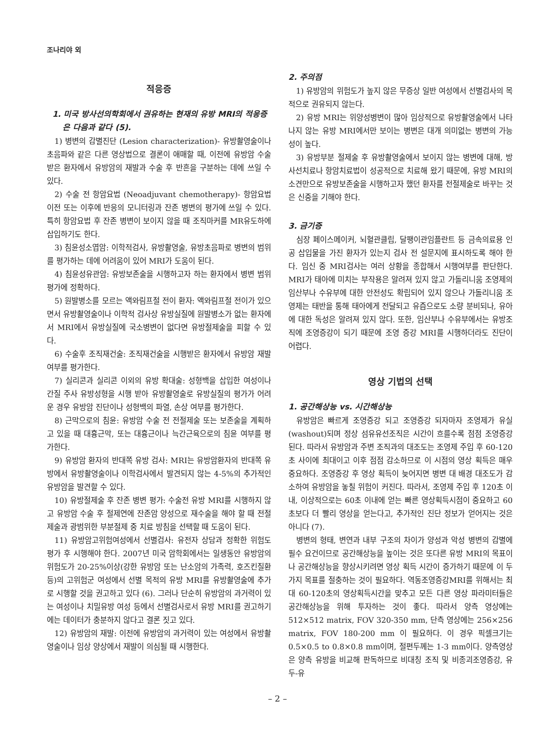조나리야 외
적응증
1. 미국 방사선의학회에서 권유하는 현재의 유방 MRI의 적응증은 다음과 같다 (5).
1) 병변의 감별진단 (Lesion characterization)- 유방촬영술이나 초음파와 같은 다른 영상법으로 결론이 애매할 때, 이전에 유방암 수술 받은 환자에서 유방암의 재발과 수술 후 반흔을 구분하는 데에 쓰일 수 있다.
2) 수술 전 항암요법 (Neoadjuvant chemotherapy)- 항암요법 이전 또는 이후에 반응의 모니터링과 잔존 병변의 평가에 쓰일 수 있다. 특히 항암요법 후 잔존 병변이 보이지 않을 때 조직마커를 MR유도하에 삽입하기도 한다.
3) 침윤성소엽암: 이학적검사, 유방촬영술, 유방초음파로 병변의 범위를 평가하는 데에 어려움이 있어 MRI가 도움이 된다.
4) 침윤성유관암: 유방보존술을 시행하고자 하는 환자에서 병변 범위 평가에 정확하다.
5) 원발병소를 모르는 액와림프절 전이 환자: 액와림프절 전이가 있으면서 유방촬영술이나 이학적 검사상 유방실질에 원발병소가 없는 환자에서 MRI에서 유방실질에 국소병변이 없다면 유방절제술을 피할 수 있다.
6) 수술후 조직재건술: 조직재건술을 시행받은 환자에서 유방암 재발 여부를 평가한다.
7) 실리콘과 실리콘 이외의 유방 확대술: 성형백을 삽입한 여성이나 간질 주사 유방성형을 시행 받아 유방촬영술로 유방실질의 평가가 어려운 경우 유방암 진단이나 성형백의 파열, 손상 여부를 평가한다.
8) 근막으로의 침윤: 유방암 수술 전 전절제술 또는 보존술을 계획하고 있을 때 대흉근막, 또는 대흉근이나 늑간근육으로의 침윤 여부를 평가한다.
9) 유방암 환자의 반대쪽 유방 검사: MRI는 유방암환자의 반대쪽 유방에서 유방촬영술이나 이학검사에서 발견되지 않는 4-5%의 추가적인 유방암을 발견할 수 있다.
10) 유방절제술 후 잔존 병변 평가: 수술전 유방 MRI를 시행하지 않고 유방암 수술 후 절제연에 잔존암 양성으로 재수술을 해야 할 때 전절제술과 광범위한 부분절제 중 치료 방침을 선택할 때 도움이 된다.
11) 유방암고위험여성에서 선별검사: 유전자 상담과 정확한 위험도 평가 후 시행해야 한다. 2007년 미국 암학회에서는 일생동안 유방암의 위험도가 20-25%이상(강한 유방암 또는 난소암의 가족력, 호즈킨질환 등)의 고위험군 여성에서 선별 목적의 유방 MRI를 유방촬영술에 추가로 시행할 것을 권고하고 있다 (6). 그러나 단순히 유방암의 과거력이 있는 여성이나 치밀유방 여성 등에서 선별검사로서 유방 MRI를 권고하기에는 데이터가 충분하지 않다고 결론 짓고 있다.
12) 유방암의 재발: 이전에 유방암의 과거력이 있는 여성에서 유방촬영술이나 임상 양상에서 재발이 의심될 때 시행한다.
2. 주의점
1) 유방암의 위험도가 높지 않은 무증상 일반 여성에서 선별검사의 목적으로 권유되지 않는다.
2) 유방 MRI는 위양성병변이 많아 임상적으로 유방촬영술에서 나타나지 않는 유방 MRI에서만 보이는 병변은 대개 의미없는 병변의 가능성이 높다.
3) 유방부분 절제술 후 유방촬영술에서 보이지 않는 병변에 대해, 방사선치료나 항암치료법이 성공적으로 치료해 왔기 때문에, 유방 MRI의 소견만으로 유방보존술을 시행하고자 했던 환자를 전절제술로 바꾸는 것은 신중을 기해야 한다.
3. 금기증
심장 페이스메이커, 뇌혈관클립, 달팽이관임플란트 등 금속의료용 인공 삽입물을 가진 환자가 있는지 검사 전 설문지에 표시하도록 해야 한다. 임신 중 MRI검사는 여러 상황을 종합해서 시행여부를 판단한다. MRI가 태아에 미치는 부작용은 알려져 있지 않고 가돌리니움 조영제의 임산부나 수유부에 대한 안전성도 확립되어 있지 않으나 가돌리니움 조영제는 태반을 통해 태아에게 전달되고 유즙으로도 소량 분비되나, 유아에 대한 독성은 알려져 있지 않다. 또한, 임산부나 수유부에서는 유방조직에 조영증강이 되기 때문에 조영 증강 MRI를 시행하더라도 진단이 어렵다.
영상 기법의 선택
1. 공간해상능 vs. 시간해상능
유방암은 빠르게 조영증강 되고 조영증강 되자마자 조영제가 유실 (washout)되며 정상 섬유유선조직은 시간이 흐를수록 점점 조영증강된다. 따라서 유방암과 주변 조직과의 대조도는 조영제 주입 후 60-120초 사이에 최대이고 이후 점점 감소하므로 이 시점의 영상 획득은 매우 중요하다. 조영증강 후 영상 획득이 늦어지면 병변 대 배경 대조도가 감소하여 유방암을 놓칠 위험이 커진다. 따라서, 조영제 주입 후 120초 이내, 이상적으로는 60초 이내에 얻는 빠른 영상획득시점이 중요하고 60초보다 더 빨리 영상을 얻는다고, 추가적인 진단 정보가 얻어지는 것은 아니다 (7).
병변의 형태, 변연과 내부 구조의 차이가 양성과 악성 병변의 감별에 필수 요건이므로 공간해상능을 높이는 것은 또다른 유방 MRI의 목표이나 공간해상능을 향상시키려면 영상 획득 시간이 증가하기 때문에 이 두가지 목표를 절충하는 것이 필요하다. 역동조영증강MRI를 위해서는 최대 60-120초의 영상획득시간을 맞추고 모든 다른 영상 파라미터들은 공간해상능을 위해 투자하는 것이 좋다. 따라서 양측 영상에는 512×512 matrix, FOV 320-350 mm, 단측 영상에는 256×256 matrix, FOV 180-200 mm 이 필요하다. 이 경우 픽셀크기는 0.5×0.5 to 0.8×0.8 mm이며, 절편두께는 1-3 mm이다. 양측영상은 양측 유방을 비교해 판독하므로 비대칭 조직 및 비종괴조영증강, 유두-유
– 2 –